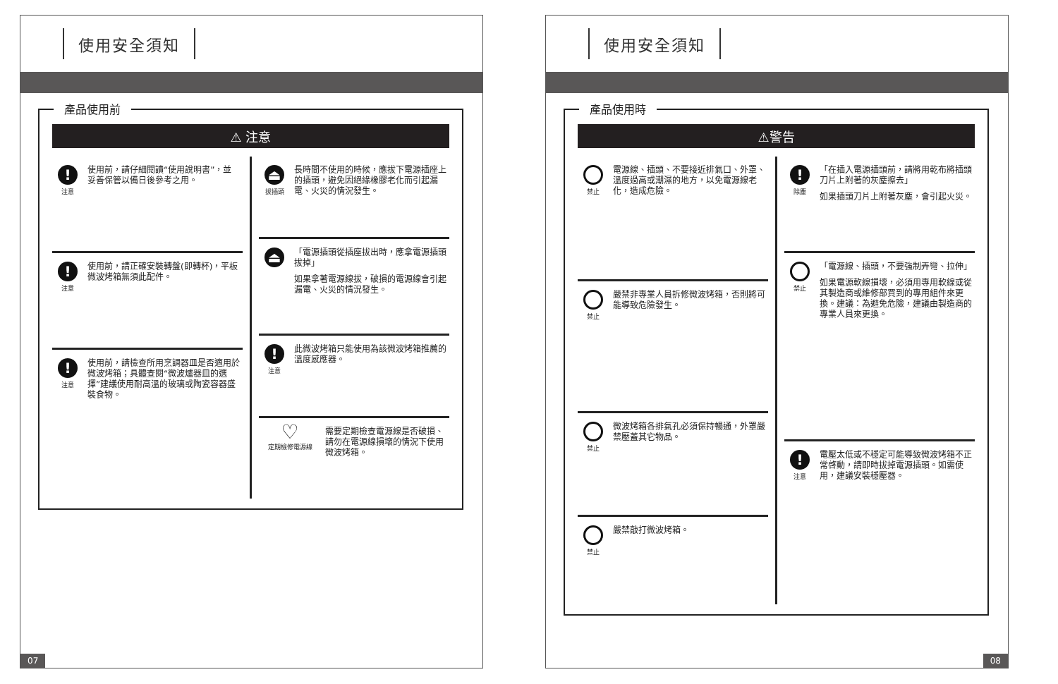使用安全須知
產品使用前
⚠ 注意
!
注意
使用前，請仔細閱讀“使用說明書”，並妥善保管以備日後參考之用。
!
注意
使用前，請正確安裝轉盤(即轉杯)，平板微波烤箱無須此配件。
!
注意
使用前，請檢查所用烹調器皿是否適用於微波烤箱；具體查閱“微波爐器皿的選擇”建議使用耐高溫的玻璃或陶瓷容器盛裝食物。
⏏
拔插頭
長時間不使用的時候，應拔下電源插座上的插頭，避免因絕緣橡膠老化而引起漏電、火災的情況發生。
⏏
「電源插頭從插座拔出時，應拿電源插頭拔掉」
如果拿著電源線拔，破損的電源線會引起漏電、火災的情況發生。
!
注意
此微波烤箱只能使用為該微波烤箱推薦的溫度感應器。
♡
定期檢修電源線
需要定期檢查電源線是否破損、請勿在電源線損壞的情況下使用微波烤箱。
07
使用安全須知
產品使用時
⚠警告
禁止
電源線、插頭、不要接近排氣口、外罩、溫度過高或潮濕的地方，以免電源線老化，造成危險。
禁止
嚴禁非專業人員拆修微波烤箱，否則將可能導致危險發生。
禁止
微波烤箱各排氣孔必須保持暢通，外罩嚴禁壓蓋其它物品。
禁止
嚴禁敲打微波烤箱。
!
除塵
「在插入電源插頭前，請將用乾布將插頭刀片上附著的灰塵擦去」
如果插頭刀片上附著灰塵，會引起火災。
禁止
「電源線、插頭，不要強制弄彎、拉伸」
如果電源軟線損壞，必須用專用軟線或從其製造商或維修部買到的專用組件來更換。建議：為避免危險，建議由製造商的專業人員來更換。
!
注意
電壓太低或不穩定可能導致微波烤箱不正常啓動，請即時拔掉電源插頭。如需使用，建議安裝穩壓器。
08